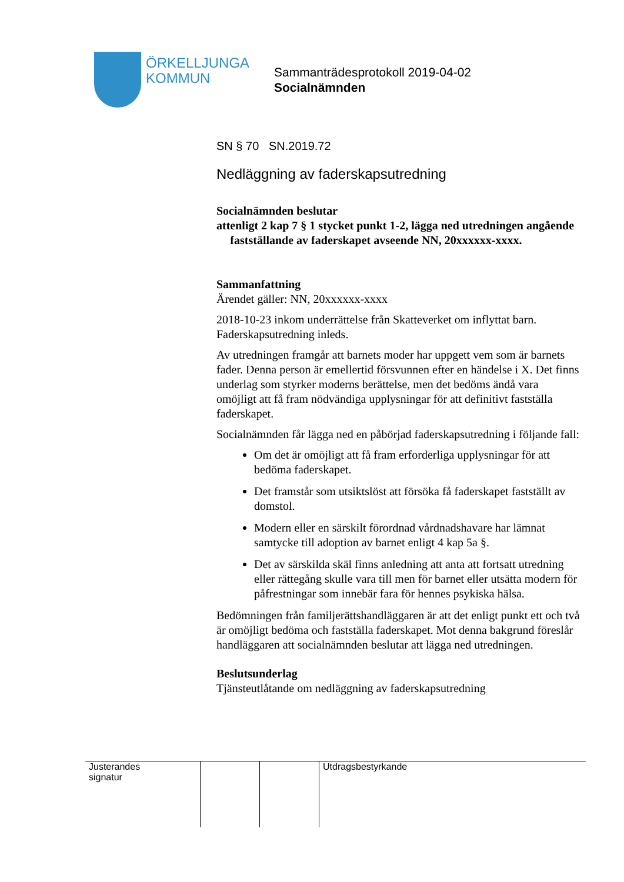ÖRKELLJUNGA
KOMMUN
Sammanträdesprotokoll 2019-04-02
Socialnämnden
SN § 70 SN.2019.72
Nedläggning av faderskapsutredning
Socialnämnden beslutar
att enligt 2 kap 7 § 1 stycket punkt 1-2, lägga ned utredningen angående fastställande av faderskapet avseende NN, 20xxxxxx-xxxx.
Sammanfattning
Ärendet gäller: NN, 20xxxxxx-xxxx
2018-10-23 inkom underrättelse från Skatteverket om inflyttat barn. Faderskapsutredning inleds.
Av utredningen framgår att barnets moder har uppgett vem som är barnets fader. Denna person är emellertid försvunnen efter en händelse i X. Det finns underlag som styrker moderns berättelse, men det bedöms ändå vara omöjligt att få fram nödvändiga upplysningar för att definitivt fastställa faderskapet.
Socialnämnden får lägga ned en påbörjad faderskapsutredning i följande fall:
Om det är omöjligt att få fram erforderliga upplysningar för att bedöma faderskapet.
Det framstår som utsiktslöst att försöka få faderskapet fastställt av domstol.
Modern eller en särskilt förordnad vårdnadshavare har lämnat samtycke till adoption av barnet enligt 4 kap 5a §.
Det av särskilda skäl finns anledning att anta att fortsatt utredning eller rättegång skulle vara till men för barnet eller utsätta modern för påfrestningar som innebär fara för hennes psykiska hälsa.
Bedömningen från familjerättshandläggaren är att det enligt punkt ett och två är omöjligt bedöma och fastställa faderskapet. Mot denna bakgrund föreslår handläggaren att socialnämnden beslutar att lägga ned utredningen.
Beslutsunderlag
Tjänsteutlåtande om nedläggning av faderskapsutredning
| Justerandes signatur | | | Utdragsbestyrkande |